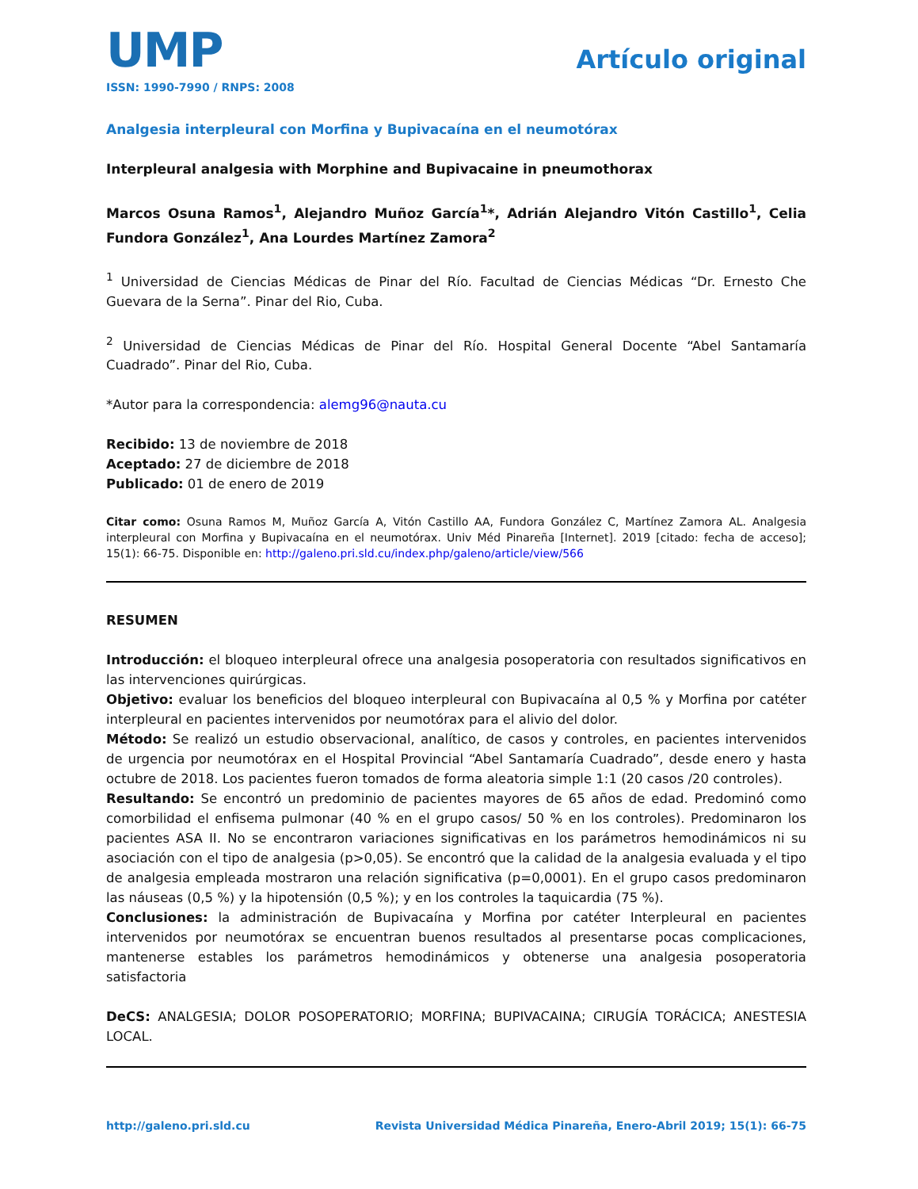UMP
ISSN: 1990-7990 / RNPS: 2008
Artículo original
Analgesia interpleural con Morfina y Bupivacaína en el neumotórax
Interpleural analgesia with Morphine and Bupivacaine in pneumothorax
Marcos Osuna Ramos<sup>1</sup>, Alejandro Muñoz García<sup>1</sup>*, Adrián Alejandro Vitón Castillo<sup>1</sup>, Celia Fundora González<sup>1</sup>, Ana Lourdes Martínez Zamora<sup>2</sup>
<sup>1</sup> Universidad de Ciencias Médicas de Pinar del Río. Facultad de Ciencias Médicas “Dr. Ernesto Che Guevara de la Serna”. Pinar del Rio, Cuba.
<sup>2</sup> Universidad de Ciencias Médicas de Pinar del Río. Hospital General Docente “Abel Santamaría Cuadrado”. Pinar del Rio, Cuba.
*Autor para la correspondencia: alemg96@nauta.cu
Recibido: 13 de noviembre de 2018
Aceptado: 27 de diciembre de 2018
Publicado: 01 de enero de 2019
Citar como: Osuna Ramos M, Muñoz García A, Vitón Castillo AA, Fundora González C, Martínez Zamora AL. Analgesia interpleural con Morfina y Bupivacaína en el neumotórax. Univ Méd Pinareña [Internet]. 2019 [citado: fecha de acceso]; 15(1): 66-75. Disponible en: http://galeno.pri.sld.cu/index.php/galeno/article/view/566
RESUMEN
Introducción: el bloqueo interpleural ofrece una analgesia posoperatoria con resultados significativos en las intervenciones quirúrgicas.
Objetivo: evaluar los beneficios del bloqueo interpleural con Bupivacaína al 0,5 % y Morfina por catéter interpleural en pacientes intervenidos por neumotórax para el alivio del dolor.
Método: Se realizó un estudio observacional, analítico, de casos y controles, en pacientes intervenidos de urgencia por neumotórax en el Hospital Provincial “Abel Santamaría Cuadrado”, desde enero y hasta octubre de 2018. Los pacientes fueron tomados de forma aleatoria simple 1:1 (20 casos /20 controles).
Resultando: Se encontró un predominio de pacientes mayores de 65 años de edad. Predominó como comorbilidad el enfisema pulmonar (40 % en el grupo casos/ 50 % en los controles). Predominaron los pacientes ASA II. No se encontraron variaciones significativas en los parámetros hemodinámicos ni su asociación con el tipo de analgesia (p>0,05). Se encontró que la calidad de la analgesia evaluada y el tipo de analgesia empleada mostraron una relación significativa (p=0,0001). En el grupo casos predominaron las náuseas (0,5 %) y la hipotensión (0,5 %); y en los controles la taquicardia (75 %).
Conclusiones: la administración de Bupivacaína y Morfina por catéter Interpleural en pacientes intervenidos por neumotórax se encuentran buenos resultados al presentarse pocas complicaciones, mantenerse estables los parámetros hemodinámicos y obtenerse una analgesia posoperatoria satisfactoria
DeCS: ANALGESIA; DOLOR POSOPERATORIO; MORFINA; BUPIVACAINA; CIRUGÍA TORÁCICA; ANESTESIA LOCAL.
http://galeno.pri.sld.cu Revista Universidad Médica Pinareña, Enero-Abril 2019; 15(1): 66-75